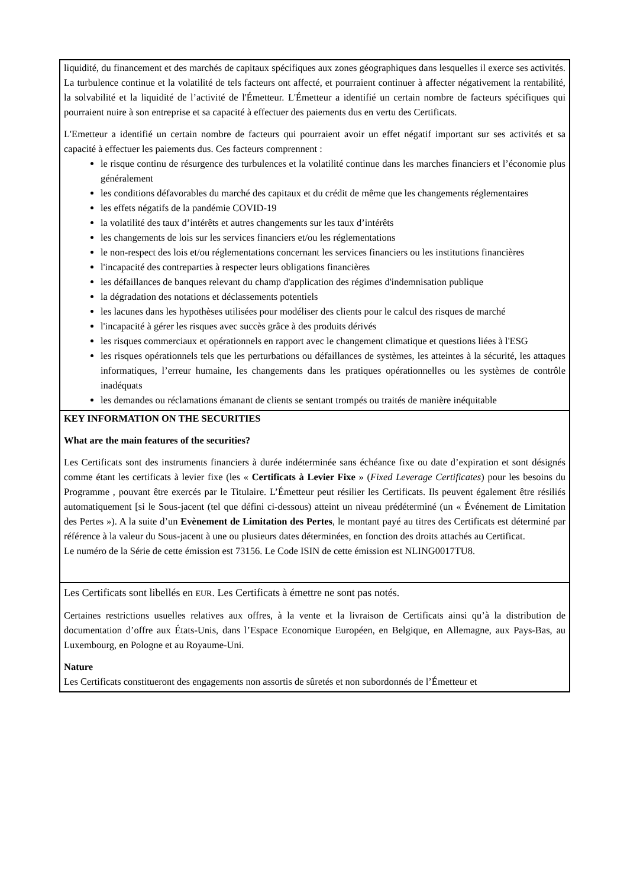| liquidité, du financement et des marchés de capitaux spécifiques aux zones géographiques dans lesquelles il exerce ses activités. La turbulence continue et la volatilité de tels facteurs ont affecté, et pourraient continuer à affecter négativement la rentabilité, la solvabilité et la liquidité de l’activité de l'Émetteur. L'Émetteur a identifié un certain nombre de facteurs spécifiques qui pourraient nuire à son entreprise et sa capacité à effectuer des paiements dus en vertu des Certificats. L'Emetteur a identifié un certain nombre de facteurs qui pourraient avoir un effet négatif important sur ses activités et sa capacité à effectuer les paiements dus. Ces facteurs comprennent : le risque continu de résurgence des turbulences et la volatilité continue dans les marches financiers et l’économie plus généralement les conditions défavorables du marché des capitaux et du crédit de même que les changements réglementaires les effets négatifs de la pandémie COVID-19 la volatilité des taux d’intérêts et autres changements sur les taux d’intérêts les changements de lois sur les services financiers et/ou les réglementations le non-respect des lois et/ou réglementations concernant les services financiers ou les institutions financières l'incapacité des contreparties à respecter leurs obligations financières les défaillances de banques relevant du champ d'application des régimes d'indemnisation publique la dégradation des notations et déclassements potentiels les lacunes dans les hypothèses utilisées pour modéliser des clients pour le calcul des risques de marché l'incapacité à gérer les risques avec succès grâce à des produits dérivés les risques commerciaux et opérationnels en rapport avec le changement climatique et questions liées à l'ESG les risques opérationnels tels que les perturbations ou défaillances de systèmes, les atteintes à la sécurité, les attaques informatiques, l’erreur humaine, les changements dans les pratiques opérationnelles ou les systèmes de contrôle inadéquats les demandes ou réclamations émanant de clients se sentant trompés ou traités de manière inéquitable |
| KEY INFORMATION ON THE SECURITIES What are the main features of the securities? Les Certificats sont des instruments financiers à durée indéterminée sans échéance fixe ou date d’expiration et sont désignés comme étant les certificats à levier fixe (les « Certificats à Levier Fixe » ( Fixed Leverage Certificates ) pour les besoins du Programme , pouvant être exercés par le Titulaire. L’Émetteur peut résilier les Certificats. Ils peuvent également être résiliés automatiquement [si le Sous-jacent (tel que défini ci-dessous) atteint un niveau prédéterminé (un « Événement de Limitation des Pertes »). A la suite d’un Evènement de Limitation des Pertes , le montant payé au titres des Certificats est déterminé par référence à la valeur du Sous-jacent à une ou plusieurs dates déterminées, en fonction des droits attachés au Certificat. Le numéro de la Série de cette émission est 73156. Le Code ISIN de cette émission est NLING0017TU8. |
| Les Certificats sont libellés en EUR . Les Certificats à émettre ne sont pas notés. Certaines restrictions usuelles relatives aux offres, à la vente et la livraison de Certificats ainsi qu’à la distribution de documentation d’offre aux États-Unis, dans l’Espace Economique Européen, en Belgique, en Allemagne, aux Pays-Bas, au Luxembourg, en Pologne et au Royaume-Uni. Nature Les Certificats constitueront des engagements non assortis de sûretés et non subordonnés de l’Émetteur et |